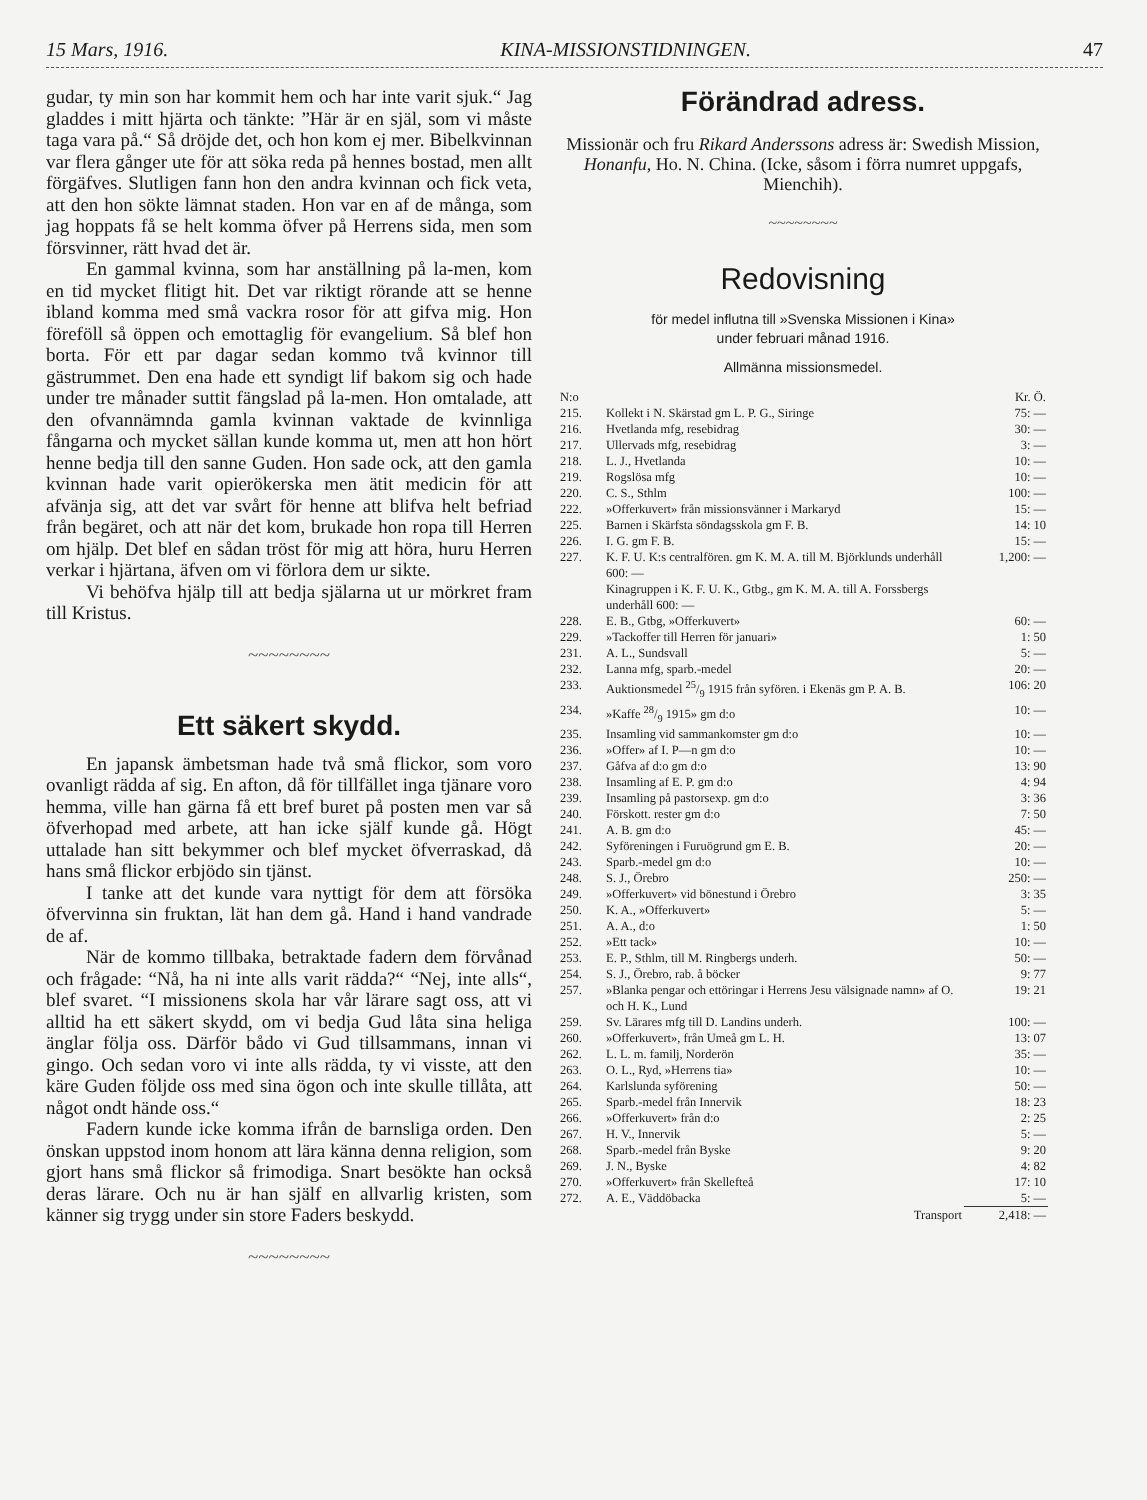15 Mars, 1916. KINA-MISSIONSTIDNINGEN. 47
gudar, ty min son har kommit hem och har inte varit sjuk.“ Jag gladdes i mitt hjärta och tänkte: ”Här är en själ, som vi måste taga vara på.“ Så dröjde det, och hon kom ej mer. Bibelkvinnan var flera gånger ute för att söka reda på hennes bostad, men allt förgäfves. Slutligen fann hon den andra kvinnan och fick veta, att den hon sökte lämnat staden. Hon var en af de många, som jag hoppats få se helt komma öfver på Herrens sida, men som försvinner, rätt hvad det är.
En gammal kvinna, som har anställning på la-men, kom en tid mycket flitigt hit. Det var riktigt rörande att se henne ibland komma med små vackra rosor för att gifva mig. Hon föreföll så öppen och emottaglig för evangelium. Så blef hon borta. För ett par dagar sedan kommo två kvinnor till gästrummet. Den ena hade ett syndigt lif bakom sig och hade under tre månader suttit fängslad på la-men. Hon omtalade, att den ofvannämnda gamla kvinnan vaktade de kvinnliga fångarna och mycket sällan kunde komma ut, men att hon hört henne bedja till den sanne Guden. Hon sade ock, att den gamla kvinnan hade varit opierökerska men ätit medicin för att afvänja sig, att det var svårt för henne att blifva helt befriad från begäret, och att när det kom, brukade hon ropa till Herren om hjälp. Det blef en sådan tröst för mig att höra, huru Herren verkar i hjärtana, äfven om vi förlora dem ur sikte.
Vi behöfva hjälp till att bedja själarna ut ur mörkret fram till Kristus.
~~~~~~~~
Ett säkert skydd.
En japansk ämbetsman hade två små flickor, som voro ovanligt rädda af sig. En afton, då för tillfället inga tjänare voro hemma, ville han gärna få ett bref buret på posten men var så öfverhopad med arbete, att han icke själf kunde gå. Högt uttalade han sitt bekymmer och blef mycket öfverraskad, då hans små flickor erbjödo sin tjänst.
I tanke att det kunde vara nyttigt för dem att försöka öfvervinna sin fruktan, lät han dem gå. Hand i hand vandrade de af.
När de kommo tillbaka, betraktade fadern dem förvånad och frågade: “Nå, ha ni inte alls varit rädda?“ “Nej, inte alls“, blef svaret. “I missionens skola har vår lärare sagt oss, att vi alltid ha ett säkert skydd, om vi bedja Gud låta sina heliga änglar följa oss. Därför bådo vi Gud tillsammans, innan vi gingo. Och sedan voro vi inte alls rädda, ty vi visste, att den käre Guden följde oss med sina ögon och inte skulle tillåta, att något ondt hände oss.“
Fadern kunde icke komma ifrån de barnsliga orden. Den önskan uppstod inom honom att lära känna denna religion, som gjort hans små flickor så frimodiga. Snart besökte han också deras lärare. Och nu är han själf en allvarlig kristen, som känner sig trygg under sin store Faders beskydd.
~~~~~~~~
Förändrad adress.
Missionär och fru Rikard Anderssons adress är: Swedish Mission, Honanfu, Ho. N. China. (Icke, såsom i förra numret uppgafs, Mienchih).
~~~~~~~~
Redovisning
för medel influtna till »Svenska Missionen i Kina»
under februari månad 1916.
Allmänna missionsmedel.
| N:o | | Kr. Ö. |
| 215. | Kollekt i N. Skärstad gm L. P. G., Siringe | 75: — |
| 216. | Hvetlanda mfg, resebidrag | 30: — |
| 217. | Ullervads mfg, resebidrag | 3: — |
| 218. | L. J., Hvetlanda | 10: — |
| 219. | Rogslösa mfg | 10: — |
| 220. | C. S., Sthlm | 100: — |
| 222. | »Offerkuvert» från missionsvänner i Markaryd | 15: — |
| 225. | Barnen i Skärfsta söndagsskola gm F. B. | 14: 10 |
| 226. | I. G. gm F. B. | 15: — |
| 227. | K. F. U. K:s centralfören. gm K. M. A. till M. Björklunds underhåll 600: — Kinagruppen i K. F. U. K., Gtbg., gm K. M. A. till A. Forssbergs underhåll 600: — | 1,200: — |
| 228. | E. B., Gtbg, »Offerkuvert» | 60: — |
| 229. | »Tackoffer till Herren för januari» | 1: 50 |
| 231. | A. L., Sundsvall | 5: — |
| 232. | Lanna mfg, sparb.-medel | 20: — |
| 233. | Auktionsmedel 25/9 1915 från syfören. i Ekenäs gm P. A. B. | 106: 20 |
| 234. | »Kaffe 28/9 1915» gm d:o | 10: — |
| 235. | Insamling vid sammankomster gm d:o | 10: — |
| 236. | »Offer» af I. P—n gm d:o | 10: — |
| 237. | Gåfva af d:o gm d:o | 13: 90 |
| 238. | Insamling af E. P. gm d:o | 4: 94 |
| 239. | Insamling på pastorsexp. gm d:o | 3: 36 |
| 240. | Förskott. rester gm d:o | 7: 50 |
| 241. | A. B. gm d:o | 45: — |
| 242. | Syföreningen i Furuögrund gm E. B. | 20: — |
| 243. | Sparb.-medel gm d:o | 10: — |
| 248. | S. J., Örebro | 250: — |
| 249. | »Offerkuvert» vid bönestund i Örebro | 3: 35 |
| 250. | K. A., »Offerkuvert» | 5: — |
| 251. | A. A., d:o | 1: 50 |
| 252. | »Ett tack» | 10: — |
| 253. | E. P., Sthlm, till M. Ringbergs underh. | 50: — |
| 254. | S. J., Örebro, rab. å böcker | 9: 77 |
| 257. | »Blanka pengar och ettöringar i Herrens Jesu välsignade namn» af O. och H. K., Lund | 19: 21 |
| 259. | Sv. Lärares mfg till D. Landins underh. | 100: — |
| 260. | »Offerkuvert», från Umeå gm L. H. | 13: 07 |
| 262. | L. L. m. familj, Norderön | 35: — |
| 263. | O. L., Ryd, »Herrens tia» | 10: — |
| 264. | Karlslunda syförening | 50: — |
| 265. | Sparb.-medel från Innervik | 18: 23 |
| 266. | »Offerkuvert» från d:o | 2: 25 |
| 267. | H. V., Innervik | 5: — |
| 268. | Sparb.-medel från Byske | 9: 20 |
| 269. | J. N., Byske | 4: 82 |
| 270. | »Offerkuvert» från Skellefteå | 17: 10 |
| 272. | A. E., Väddöbacka | 5: — |
| | Transport | 2,418: — |